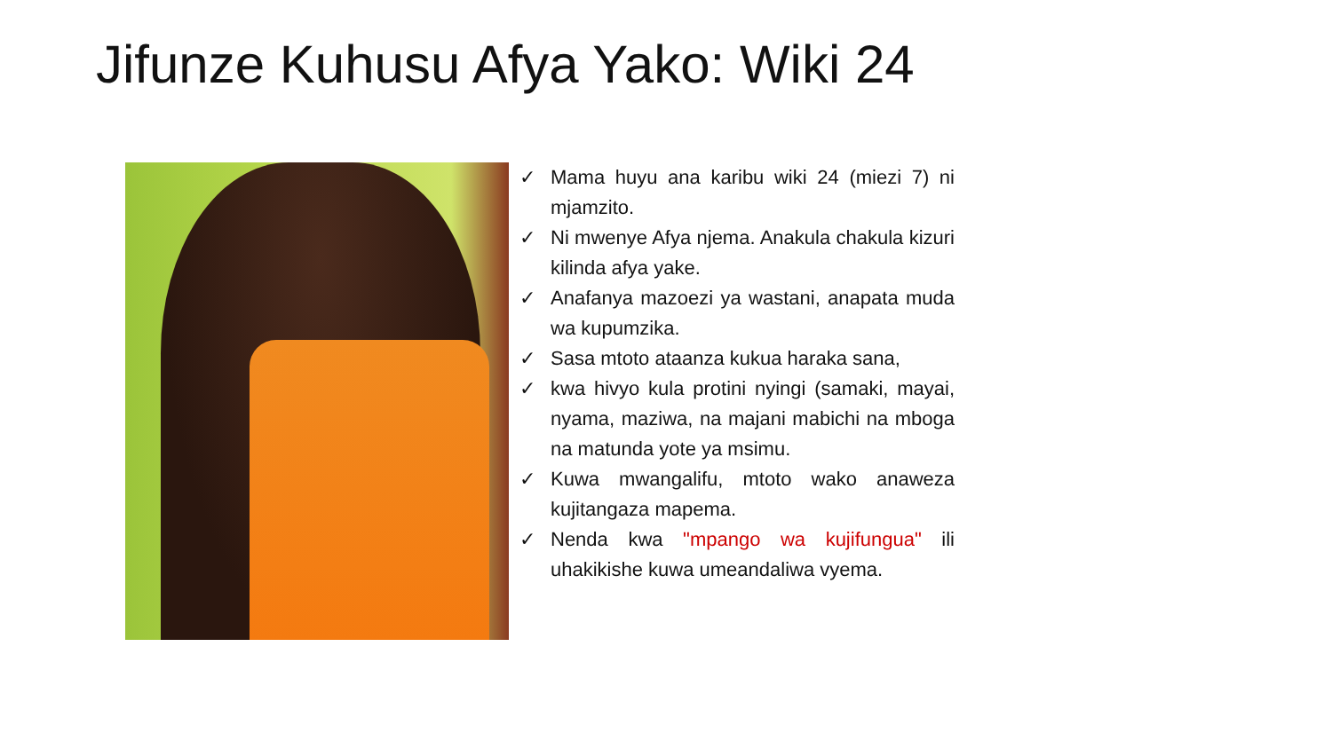Jifunze Kuhusu Afya Yako: Wiki 24
✓ Mama huyu ana karibu wiki 24 (miezi 7) ni mjamzito.
✓ Ni mwenye Afya njema. Anakula chakula kizuri kilinda afya yake.
✓ Anafanya mazoezi ya wastani, anapata muda wa kupumzika.
✓ Sasa mtoto ataanza kukua haraka sana,
✓ kwa hivyo kula protini nyingi (samaki, mayai, nyama, maziwa, na majani mabichi na mboga na matunda yote ya msimu.
✓ Kuwa mwangalifu, mtoto wako anaweza kujitangaza mapema.
✓ Nenda kwa "mpango wa kujifungua" ili uhakikishe kuwa umeandaliwa vyema.